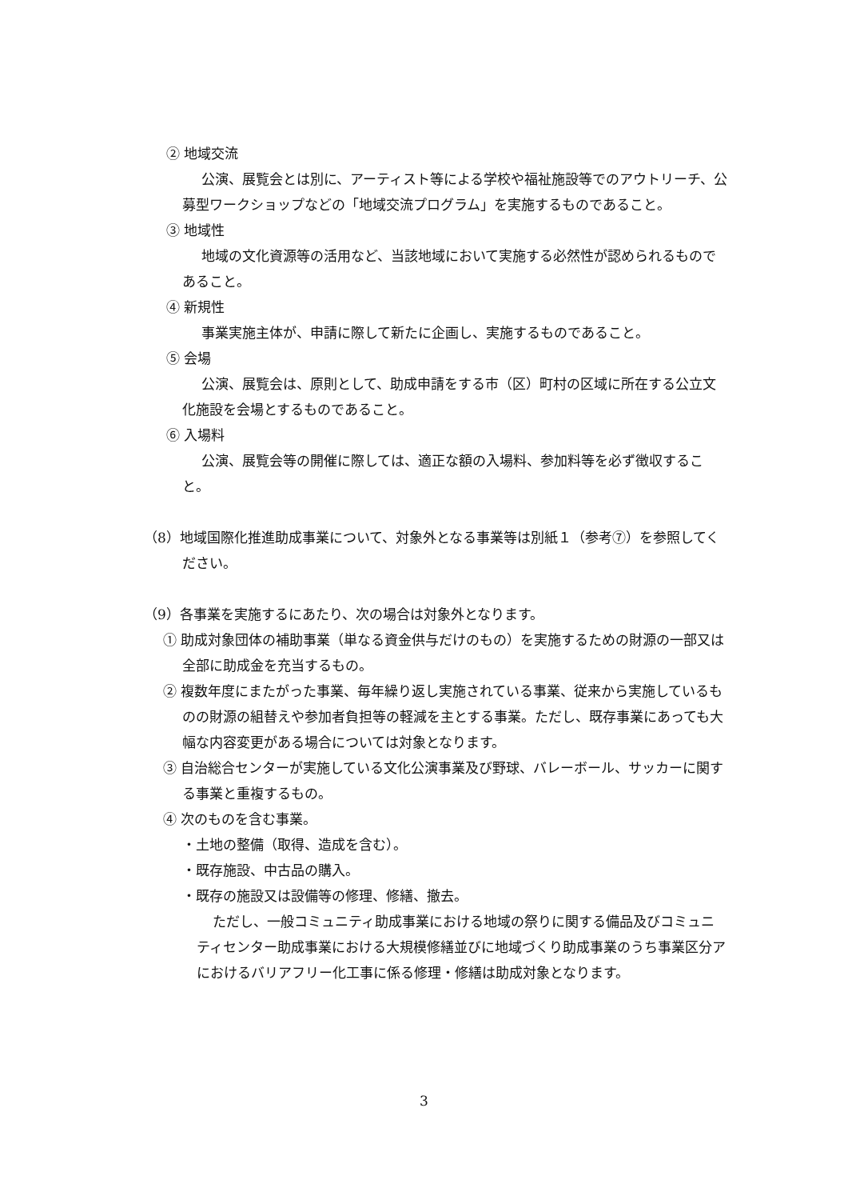② 地域交流
公演、展覧会とは別に、アーティスト等による学校や福祉施設等でのアウトリーチ、公募型ワークショップなどの「地域交流プログラム」を実施するものであること。
③ 地域性
地域の文化資源等の活用など、当該地域において実施する必然性が認められるものであること。
④ 新規性
事業実施主体が、申請に際して新たに企画し、実施するものであること。
⑤ 会場
公演、展覧会は、原則として、助成申請をする市（区）町村の区域に所在する公立文化施設を会場とするものであること。
⑥ 入場料
公演、展覧会等の開催に際しては、適正な額の入場料、参加料等を必ず徴収すること。
（8）地域国際化推進助成事業について、対象外となる事業等は別紙１（参考⑦）を参照してください。
（9）各事業を実施するにあたり、次の場合は対象外となります。
① 助成対象団体の補助事業（単なる資金供与だけのもの）を実施するための財源の一部又は全部に助成金を充当するもの。
② 複数年度にまたがった事業、毎年繰り返し実施されている事業、従来から実施しているものの財源の組替えや参加者負担等の軽減を主とする事業。ただし、既存事業にあっても大幅な内容変更がある場合については対象となります。
③ 自治総合センターが実施している文化公演事業及び野球、バレーボール、サッカーに関する事業と重複するもの。
④ 次のものを含む事業。
・土地の整備（取得、造成を含む）。
・既存施設、中古品の購入。
・既存の施設又は設備等の修理、修繕、撤去。
ただし、一般コミュニティ助成事業における地域の祭りに関する備品及びコミュニティセンター助成事業における大規模修繕並びに地域づくり助成事業のうち事業区分アにおけるバリアフリー化工事に係る修理・修繕は助成対象となります。
3